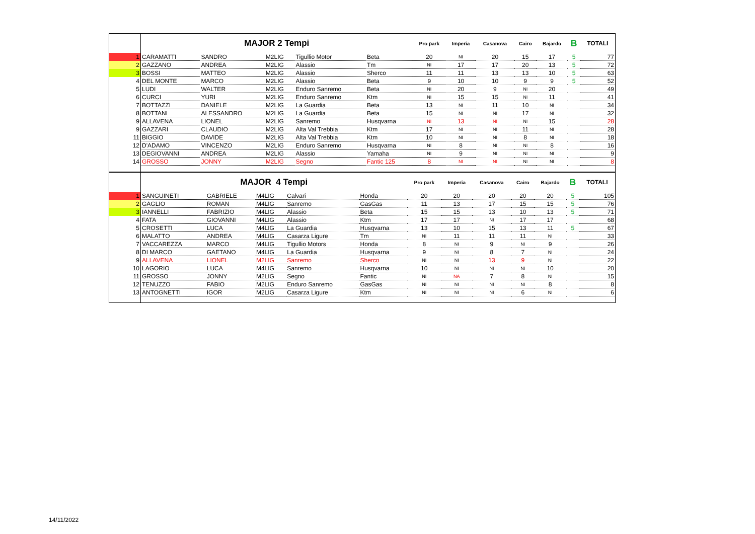| | MAJOR 2 Tempi | | | | | Pro park | Imperia | Casanova | Cairo | Bajardo | B | TOTALI |
| --- | --- | --- | --- | --- | --- | --- | --- | --- | --- | --- | --- | --- |
| 1 | CARAMATTI | SANDRO | M2LIG | Tigullio Motor | Beta | 20 | NI | 20 | 15 | 17 | 5 | 77 |
| 2 | GAZZANO | ANDREA | M2LIG | Alassio | Tm | NI | 17 | 17 | 20 | 13 | 5 | 72 |
| 3 | BOSSI | MATTEO | M2LIG | Alassio | Sherco | 11 | 11 | 13 | 13 | 10 | 5 | 63 |
| 4 | DEL MONTE | MARCO | M2LIG | Alassio | Beta | 9 | 10 | 10 | 9 | 9 | 5 | 52 |
| 5 | LUDI | WALTER | M2LIG | Enduro Sanremo | Beta | NI | 20 | 9 | NI | 20 | | 49 |
| 6 | CURCI | YURI | M2LIG | Enduro Sanremo | Ktm | NI | 15 | 15 | NI | 11 | | 41 |
| 7 | BOTTAZZI | DANIELE | M2LIG | La Guardia | Beta | 13 | NI | 11 | 10 | NI | | 34 |
| 8 | BOTTANI | ALESSANDRO | M2LIG | La Guardia | Beta | 15 | NI | NI | 17 | NI | | 32 |
| 9 | ALLAVENA | LIONEL | M2LIG | Sanremo | Husqvarna | NI | 13 | NI | NI | 15 | | 28 |
| 9 | GAZZARI | CLAUDIO | M2LIG | Alta Val Trebbia | Ktm | 17 | NI | NI | 11 | NI | | 28 |
| 11 | BIGGIO | DAVIDE | M2LIG | Alta Val Trebbia | Ktm | 10 | NI | NI | 8 | NI | | 18 |
| 12 | D'ADAMO | VINCENZO | M2LIG | Enduro Sanremo | Husqvarna | NI | 8 | NI | NI | 8 | | 16 |
| 13 | DEGIOVANNI | ANDREA | M2LIG | Alassio | Yamaha | NI | 9 | NI | NI | NI | | 9 |
| 14 | GROSSO | JONNY | M2LIG | Segno | Fantic 125 | 8 | NI | NI | NI | NI | | 8 |
| | MAJOR 4 Tempi | | | | | Pro park | Imperia | Casanova | Cairo | Bajardo | B | TOTALI |
| --- | --- | --- | --- | --- | --- | --- | --- | --- | --- | --- | --- | --- |
| 1 | SANGUINETI | GABRIELE | M4LIG | Calvari | Honda | 20 | 20 | 20 | 20 | 20 | 5 | 105 |
| 2 | GAGLIO | ROMAN | M4LIG | Sanremo | GasGas | 11 | 13 | 17 | 15 | 15 | 5 | 76 |
| 3 | IANNELLI | FABRIZIO | M4LIG | Alassio | Beta | 15 | 15 | 13 | 10 | 13 | 5 | 71 |
| 4 | FATA | GIOVANNI | M4LIG | Alassio | Ktm | 17 | 17 | NI | 17 | 17 | | 68 |
| 5 | CROSETTI | LUCA | M4LIG | La Guardia | Husqvarna | 13 | 10 | 15 | 13 | 11 | 5 | 67 |
| 6 | MALATTO | ANDREA | M4LIG | Casarza Ligure | Tm | NI | 11 | 11 | 11 | NI | | 33 |
| 7 | VACCAREZZA | MARCO | M4LIG | Tigullio Motors | Honda | 8 | NI | 9 | NI | 9 | | 26 |
| 8 | DI MARCO | GAETANO | M4LIG | La Guardia | Husqvarna | 9 | NI | 8 | 7 | NI | | 24 |
| 9 | ALLAVENA | LIONEL | M2LIG | Sanremo | Sherco | NI | NI | 13 | 9 | NI | | 22 |
| 10 | LAGORIO | LUCA | M4LIG | Sanremo | Husqvarna | 10 | NI | NI | NI | 10 | | 20 |
| 11 | GROSSO | JONNY | M2LIG | Segno | Fantic | NI | NA | 7 | 8 | NI | | 15 |
| 12 | TENUZZO | FABIO | M2LIG | Enduro Sanremo | GasGas | NI | NI | NI | NI | 8 | | 8 |
| 13 | ANTOGNETTI | IGOR | M2LIG | Casarza Ligure | Ktm | NI | NI | NI | 6 | NI | | 6 |
14/11/2022